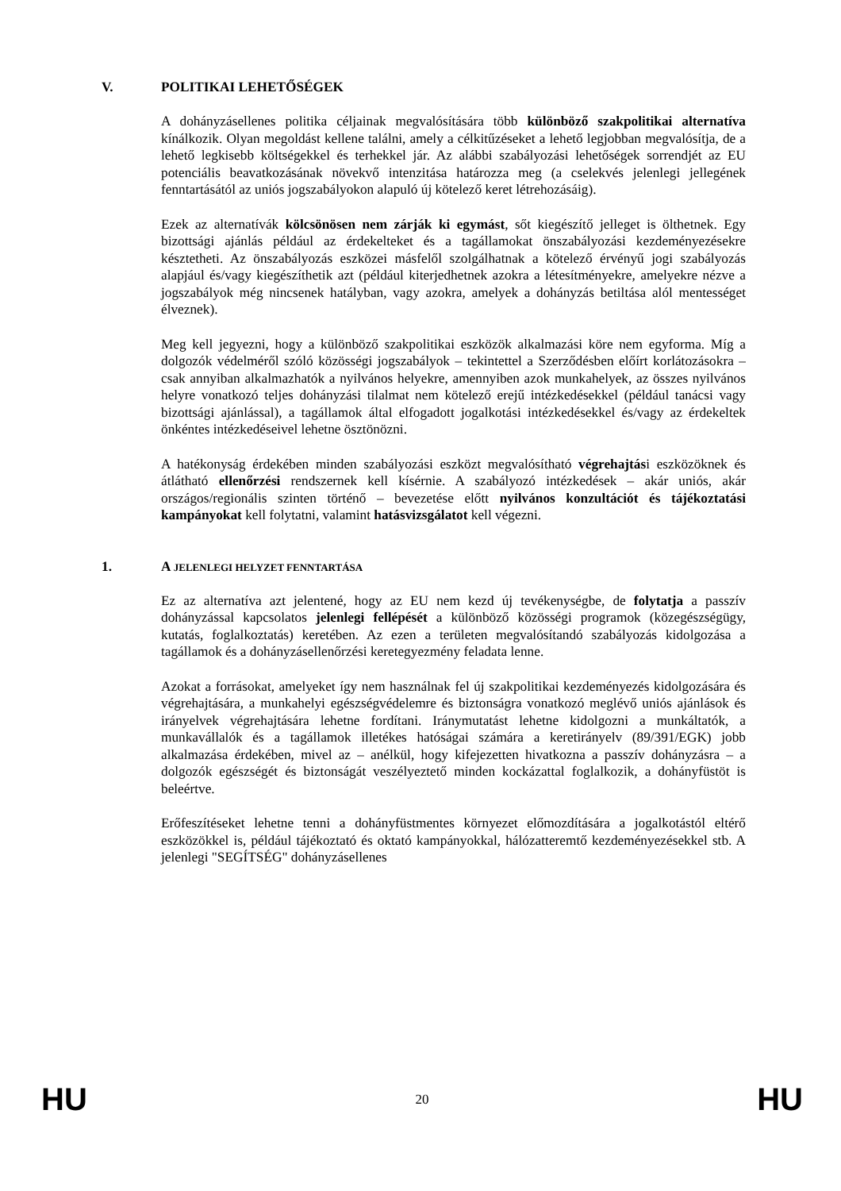V. POLITIKAI LEHETŐSÉGEK
A dohányzásellenes politika céljainak megvalósítására több különböző szakpolitikai alternatíva kínálkozik. Olyan megoldást kellene találni, amely a célkitűzéseket a lehető legjobban megvalósítja, de a lehető legkisebb költségekkel és terhekkel jár. Az alábbi szabályozási lehetőségek sorrendjét az EU potenciális beavatkozásának növekvő intenzitása határozza meg (a cselekvés jelenlegi jellegének fenntartásától az uniós jogszabályokon alapuló új kötelező keret létrehozásáig).
Ezek az alternatívák kölcsönösen nem zárják ki egymást, sőt kiegészítő jelleget is ölthetnek. Egy bizottsági ajánlás például az érdekelteket és a tagállamokat önszabályozási kezdeményezésekre késztetheti. Az önszabályozás eszközei másfelől szolgálhatnak a kötelező érvényű jogi szabályozás alapjául és/vagy kiegészíthetik azt (például kiterjedhetnek azokra a létesítményekre, amelyekre nézve a jogszabályok még nincsenek hatályban, vagy azokra, amelyek a dohányzás betiltása alól mentességet élveznek).
Meg kell jegyezni, hogy a különböző szakpolitikai eszközök alkalmazási köre nem egyforma. Míg a dolgozók védelméről szóló közösségi jogszabályok – tekintettel a Szerződésben előírt korlátozásokra – csak annyiban alkalmazhatók a nyilvános helyekre, amennyiben azok munkahelyek, az összes nyilvános helyre vonatkozó teljes dohányzási tilalmat nem kötelező erejű intézkedésekkel (például tanácsi vagy bizottsági ajánlással), a tagállamok által elfogadott jogalkotási intézkedésekkel és/vagy az érdekeltek önkéntes intézkedéseivel lehetne ösztönözni.
A hatékonyság érdekében minden szabályozási eszközt megvalósítható végrehajtási eszközöknek és átlátható ellenőrzési rendszernek kell kísérnie. A szabályozó intézkedések – akár uniós, akár országos/regionális szinten történő – bevezetése előtt nyilvános konzultációt és tájékoztatási kampányokat kell folytatni, valamint hatásvizsgálatot kell végezni.
1. A JELENLEGI HELYZET FENNTARTÁSA
Ez az alternatíva azt jelentené, hogy az EU nem kezd új tevékenységbe, de folytatja a passzív dohányzással kapcsolatos jelenlegi fellépését a különböző közösségi programok (közegészségügy, kutatás, foglalkoztatás) keretében. Az ezen a területen megvalósítandó szabályozás kidolgozása a tagállamok és a dohányzásellenőrzési keretegyezmény feladata lenne.
Azokat a forrásokat, amelyeket így nem használnak fel új szakpolitikai kezdeményezés kidolgozására és végrehajtására, a munkahelyi egészségvédelemre és biztonságra vonatkozó meglévő uniós ajánlások és irányelvek végrehajtására lehetne fordítani. Iránymutatást lehetne kidolgozni a munkáltatók, a munkavállalók és a tagállamok illetékes hatóságai számára a keretirányelv (89/391/EGK) jobb alkalmazása érdekében, mivel az – anélkül, hogy kifejezetten hivatkozna a passzív dohányzásra – a dolgozók egészségét és biztonságát veszélyeztető minden kockázattal foglalkozik, a dohányfüstöt is beleértve.
Erőfeszítéseket lehetne tenni a dohányfüstmentes környezet előmozdítására a jogalkotástól eltérő eszközökkel is, például tájékoztató és oktató kampányokkal, hálózatteremtő kezdeményezésekkel stb. A jelenlegi "SEGÍTSÉG" dohányzásellenes
HU 20 HU